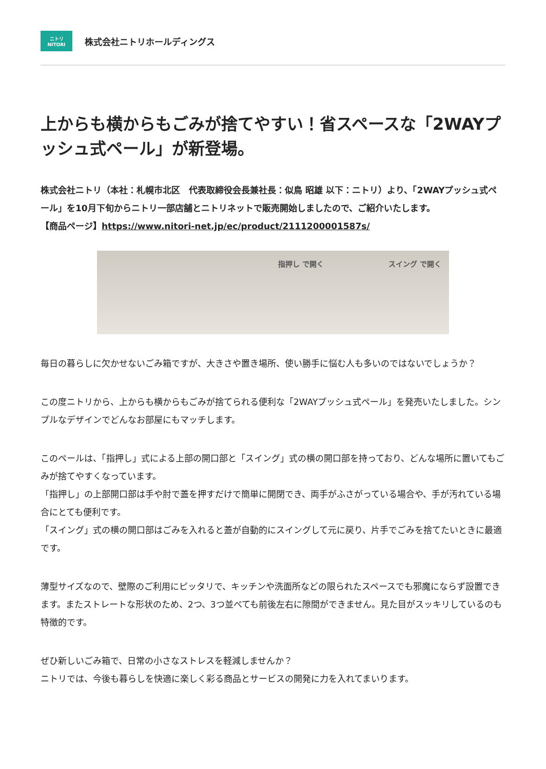ニトリ
NITORI
株式会社ニトリホールディングス
上からも横からもごみが捨てやすい！省スペースな「2WAYプッシュ式ペール」が新登場。
株式会社ニトリ（本社：札幌市北区　代表取締役会長兼社長：似鳥 昭雄 以下：ニトリ）より、「2WAYプッシュ式ペール」を10月下旬からニトリ一部店舗とニトリネットで販売開始しましたので、ご紹介いたします。
【商品ページ】https://www.nitori-net.jp/ec/product/2111200001587s/
指押し で開く スイング で開く
毎日の暮らしに欠かせないごみ箱ですが、大きさや置き場所、使い勝手に悩む人も多いのではないでしょうか？
この度ニトリから、上からも横からもごみが捨てられる便利な「2WAYプッシュ式ペール」を発売いたしました。シンプルなデザインでどんなお部屋にもマッチします。
このペールは、「指押し」式による上部の開口部と「スイング」式の横の開口部を持っており、どんな場所に置いてもごみが捨てやすくなっています。
「指押し」の上部開口部は手や肘で蓋を押すだけで簡単に開閉でき、両手がふさがっている場合や、手が汚れている場合にとても便利です。
「スイング」式の横の開口部はごみを入れると蓋が自動的にスイングして元に戻り、片手でごみを捨てたいときに最適です。
薄型サイズなので、壁際のご利用にピッタリで、キッチンや洗面所などの限られたスペースでも邪魔にならず設置できます。またストレートな形状のため、2つ、3つ並べても前後左右に隙間ができません。見た目がスッキリしているのも特徴的です。
ぜひ新しいごみ箱で、日常の小さなストレスを軽減しませんか？
ニトリでは、今後も暮らしを快適に楽しく彩る商品とサービスの開発に力を入れてまいります。